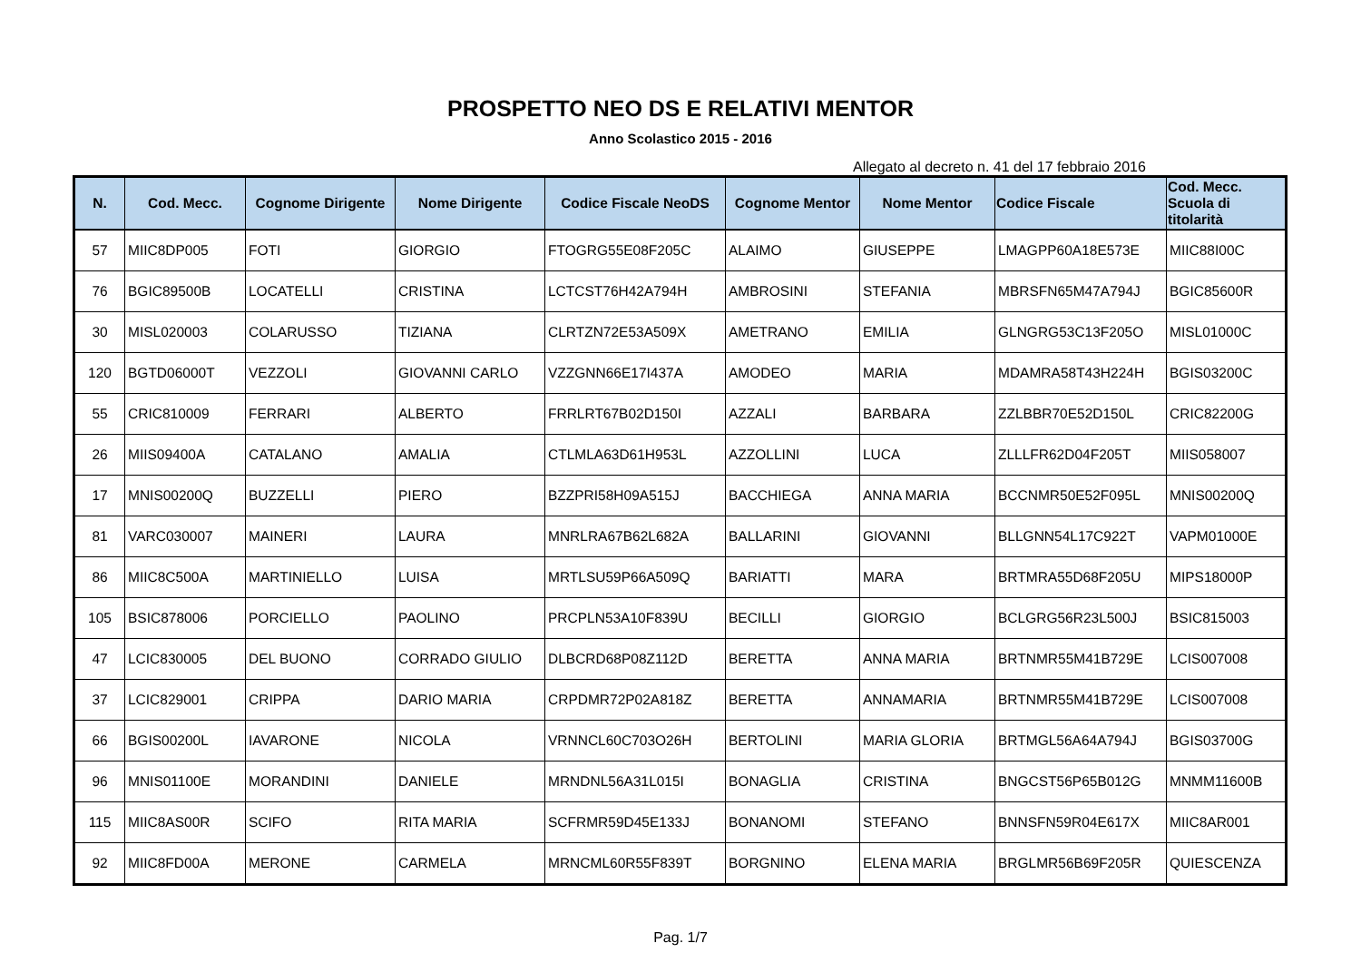PROSPETTO NEO DS E RELATIVI MENTOR
Anno Scolastico 2015 - 2016
Allegato al decreto n. 41 del 17 febbraio 2016
| N. | Cod. Mecc. | Cognome Dirigente | Nome Dirigente | Codice Fiscale NeoDS | Cognome Mentor | Nome Mentor | Codice Fiscale | Cod. Mecc. Scuola di titolarità |
| --- | --- | --- | --- | --- | --- | --- | --- | --- |
| 57 | MIIC8DP005 | FOTI | GIORGIO | FTOGRG55E08F205C | ALAIMO | GIUSEPPE | LMAGPP60A18E573E | MIIC88I00C |
| 76 | BGIC89500B | LOCATELLI | CRISTINA | LCTCST76H42A794H | AMBROSINI | STEFANIA | MBRSFN65M47A794J | BGIC85600R |
| 30 | MISL020003 | COLARUSSO | TIZIANA | CLRTZN72E53A509X | AMETRANO | EMILIA | GLNGRG53C13F205O | MISL01000C |
| 120 | BGTD06000T | VEZZOLI | GIOVANNI CARLO | VZZGNN66E17I437A | AMODEO | MARIA | MDAMRA58T43H224H | BGIS03200C |
| 55 | CRIC810009 | FERRARI | ALBERTO | FRRLRT67B02D150I | AZZALI | BARBARA | ZZLBBR70E52D150L | CRIC82200G |
| 26 | MIIS09400A | CATALANO | AMALIA | CTLMLA63D61H953L | AZZOLLINI | LUCA | ZLLLFR62D04F205T | MIIS058007 |
| 17 | MNIS00200Q | BUZZELLI | PIERO | BZZPRI58H09A515J | BACCHIEGA | ANNA MARIA | BCCNMR50E52F095L | MNIS00200Q |
| 81 | VARC030007 | MAINERI | LAURA | MNRLRA67B62L682A | BALLARINI | GIOVANNI | BLLGNN54L17C922T | VAPM01000E |
| 86 | MIIC8C500A | MARTINIELLO | LUISA | MRTLSU59P66A509Q | BARIATTI | MARA | BRTMRA55D68F205U | MIPS18000P |
| 105 | BSIC878006 | PORCIELLO | PAOLINO | PRCPLN53A10F839U | BECILLI | GIORGIO | BCLGRG56R23L500J | BSIC815003 |
| 47 | LCIC830005 | DEL BUONO | CORRADO GIULIO | DLBCRD68P08Z112D | BERETTA | ANNA MARIA | BRTNMR55M41B729E | LCIS007008 |
| 37 | LCIC829001 | CRIPPA | DARIO MARIA | CRPDMR72P02A818Z | BERETTA | ANNAMARIA | BRTNMR55M41B729E | LCIS007008 |
| 66 | BGIS00200L | IAVARONE | NICOLA | VRNNCL60C703O26H | BERTOLINI | MARIA GLORIA | BRTMGL56A64A794J | BGIS03700G |
| 96 | MNIS01100E | MORANDINI | DANIELE | MRNDNL56A31L015I | BONAGLIA | CRISTINA | BNGCST56P65B012G | MNMM11600B |
| 115 | MIIC8AS00R | SCIFO | RITA MARIA | SCFRMR59D45E133J | BONANOMI | STEFANO | BNNSFN59R04E617X | MIIC8AR001 |
| 92 | MIIC8FD00A | MERONE | CARMELA | MRNCML60R55F839T | BORGNINO | ELENA MARIA | BRGLMR56B69F205R | QUIESCENZA |
Pag. 1/7